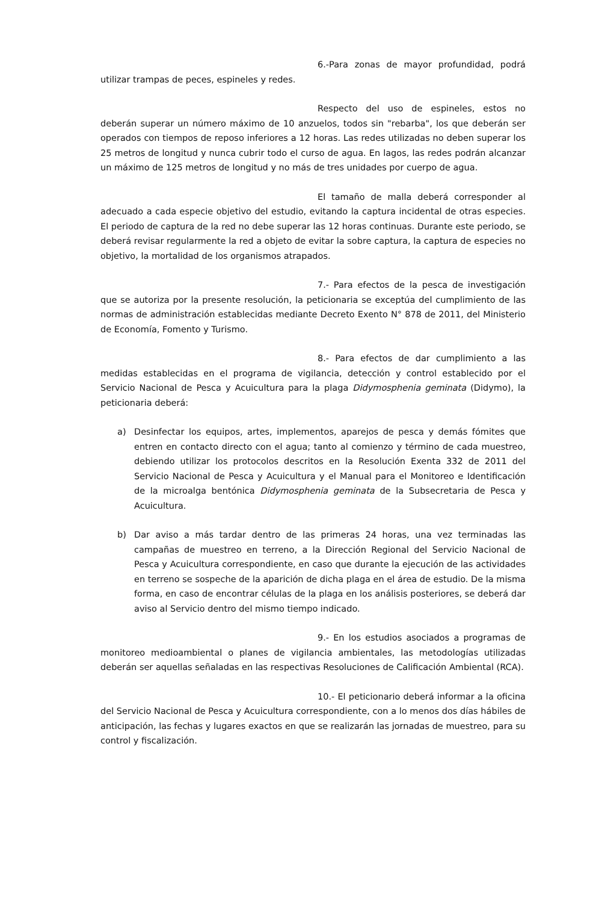6.-Para zonas de mayor profundidad, podrá utilizar trampas de peces, espineles y redes.
Respecto del uso de espineles, estos no deberán superar un número máximo de 10 anzuelos, todos sin "rebarba", los que deberán ser operados con tiempos de reposo inferiores a 12 horas. Las redes utilizadas no deben superar los 25 metros de longitud y nunca cubrir todo el curso de agua. En lagos, las redes podrán alcanzar un máximo de 125 metros de longitud y no más de tres unidades por cuerpo de agua.
El tamaño de malla deberá corresponder al adecuado a cada especie objetivo del estudio, evitando la captura incidental de otras especies. El periodo de captura de la red no debe superar las 12 horas continuas. Durante este periodo, se deberá revisar regularmente la red a objeto de evitar la sobre captura, la captura de especies no objetivo, la mortalidad de los organismos atrapados.
7.- Para efectos de la pesca de investigación que se autoriza por la presente resolución, la peticionaria se exceptúa del cumplimiento de las normas de administración establecidas mediante Decreto Exento N° 878 de 2011, del Ministerio de Economía, Fomento y Turismo.
8.- Para efectos de dar cumplimiento a las medidas establecidas en el programa de vigilancia, detección y control establecido por el Servicio Nacional de Pesca y Acuicultura para la plaga Didymosphenia geminata (Didymo), la peticionaria deberá:
a) Desinfectar los equipos, artes, implementos, aparejos de pesca y demás fómites que entren en contacto directo con el agua; tanto al comienzo y término de cada muestreo, debiendo utilizar los protocolos descritos en la Resolución Exenta 332 de 2011 del Servicio Nacional de Pesca y Acuicultura y el Manual para el Monitoreo e Identificación de la microalga bentónica Didymosphenia geminata de la Subsecretaria de Pesca y Acuicultura.
b) Dar aviso a más tardar dentro de las primeras 24 horas, una vez terminadas las campañas de muestreo en terreno, a la Dirección Regional del Servicio Nacional de Pesca y Acuicultura correspondiente, en caso que durante la ejecución de las actividades en terreno se sospeche de la aparición de dicha plaga en el área de estudio. De la misma forma, en caso de encontrar células de la plaga en los análisis posteriores, se deberá dar aviso al Servicio dentro del mismo tiempo indicado.
9.- En los estudios asociados a programas de monitoreo medioambiental o planes de vigilancia ambientales, las metodologías utilizadas deberán ser aquellas señaladas en las respectivas Resoluciones de Calificación Ambiental (RCA).
10.- El peticionario deberá informar a la oficina del Servicio Nacional de Pesca y Acuicultura correspondiente, con a lo menos dos días hábiles de anticipación, las fechas y lugares exactos en que se realizarán las jornadas de muestreo, para su control y fiscalización.